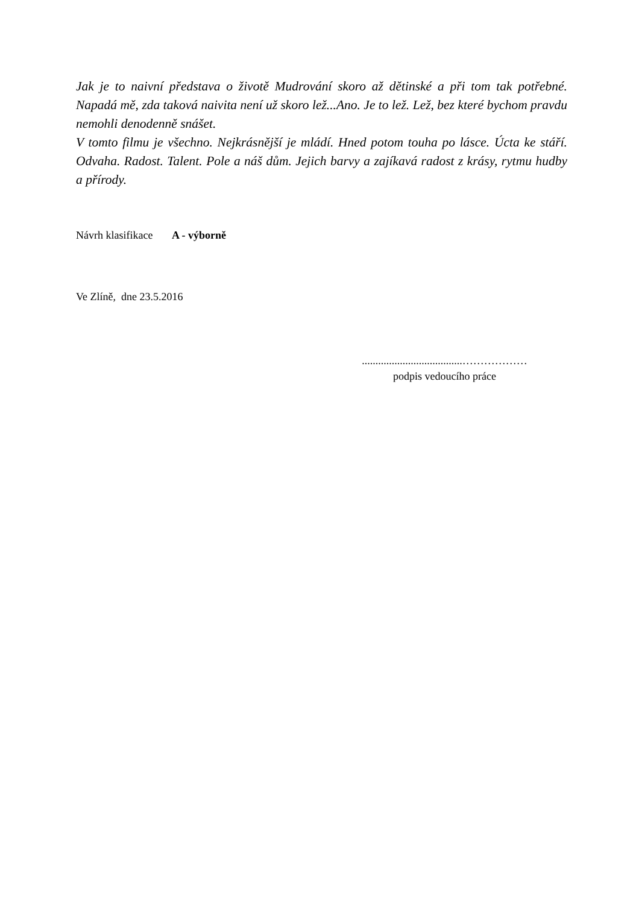Jak je to naivní představa o životě Mudrování skoro až dětinské a při tom tak potřebné. Napadá mě, zda taková naivita není už skoro lež...Ano. Je to lež. Lež, bez které bychom pravdu nemohli denodenně snášet.
V tomto filmu je všechno. Nejkrásnější je mládí. Hned potom touha po lásce. Úcta ke stáří. Odvaha. Radost. Talent. Pole a náš dům. Jejich barvy a zajíkavá radost z krásy, rytmu hudby a přírody.
Návrh klasifikace A - výborně
Ve Zlíně, dne 23.5.2016
.....................................………………
podpis vedoucího práce